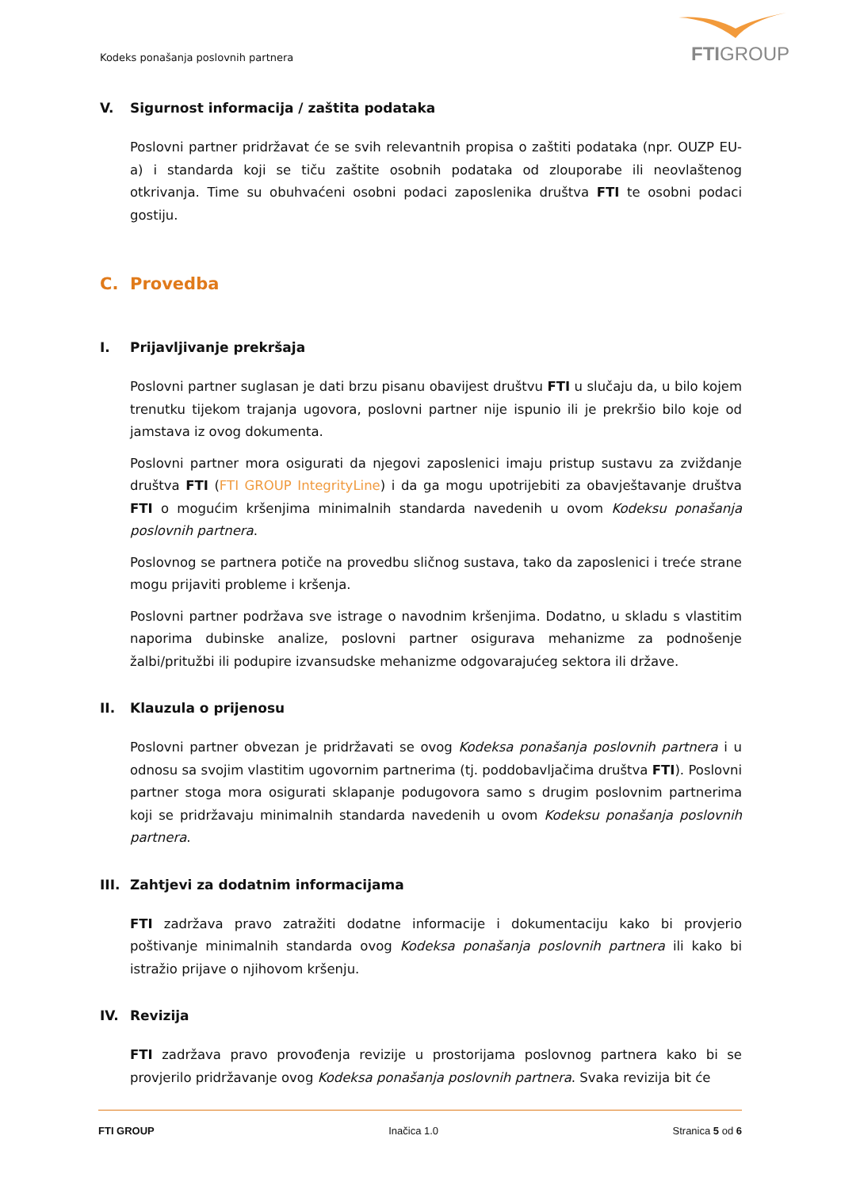Kodeks ponašanja poslovnih partnera
FTIGROUP
V. Sigurnost informacija / zaštita podataka
Poslovni partner pridržavat će se svih relevantnih propisa o zaštiti podataka (npr. OUZP EU-a) i standarda koji se tiču zaštite osobnih podataka od zlouporabe ili neovlaštenog otkrivanja. Time su obuhvaćeni osobni podaci zaposlenika društva FTI te osobni podaci gostiju.
C. Provedba
I. Prijavljivanje prekršaja
Poslovni partner suglasan je dati brzu pisanu obavijest društvu FTI u slučaju da, u bilo kojem trenutku tijekom trajanja ugovora, poslovni partner nije ispunio ili je prekršio bilo koje od jamstava iz ovog dokumenta.
Poslovni partner mora osigurati da njegovi zaposlenici imaju pristup sustavu za zviždanje društva FTI (FTI GROUP IntegrityLine) i da ga mogu upotrijebiti za obavještavanje društva FTI o mogućim kršenjima minimalnih standarda navedenih u ovom Kodeksu ponašanja poslovnih partnera.
Poslovnog se partnera potiče na provedbu sličnog sustava, tako da zaposlenici i treće strane mogu prijaviti probleme i kršenja.
Poslovni partner podržava sve istrage o navodnim kršenjima. Dodatno, u skladu s vlastitim naporima dubinske analize, poslovni partner osigurava mehanizme za podnošenje žalbi/pritužbi ili podupire izvansudske mehanizme odgovarajućeg sektora ili države.
II. Klauzula o prijenosu
Poslovni partner obvezan je pridržavati se ovog Kodeksa ponašanja poslovnih partnera i u odnosu sa svojim vlastitim ugovornim partnerima (tj. poddobavljačima društva FTI). Poslovni partner stoga mora osigurati sklapanje podugovora samo s drugim poslovnim partnerima koji se pridržavaju minimalnih standarda navedenih u ovom Kodeksu ponašanja poslovnih partnera.
III. Zahtjevi za dodatnim informacijama
FTI zadržava pravo zatražiti dodatne informacije i dokumentaciju kako bi provjerio poštivanje minimalnih standarda ovog Kodeksa ponašanja poslovnih partnera ili kako bi istražio prijave o njihovom kršenju.
IV. Revizija
FTI zadržava pravo provođenja revizije u prostorijama poslovnog partnera kako bi se provjerilo pridržavanje ovog Kodeksa ponašanja poslovnih partnera. Svaka revizija bit će
FTI GROUP Inačica 1.0 Stranica 5 od 6